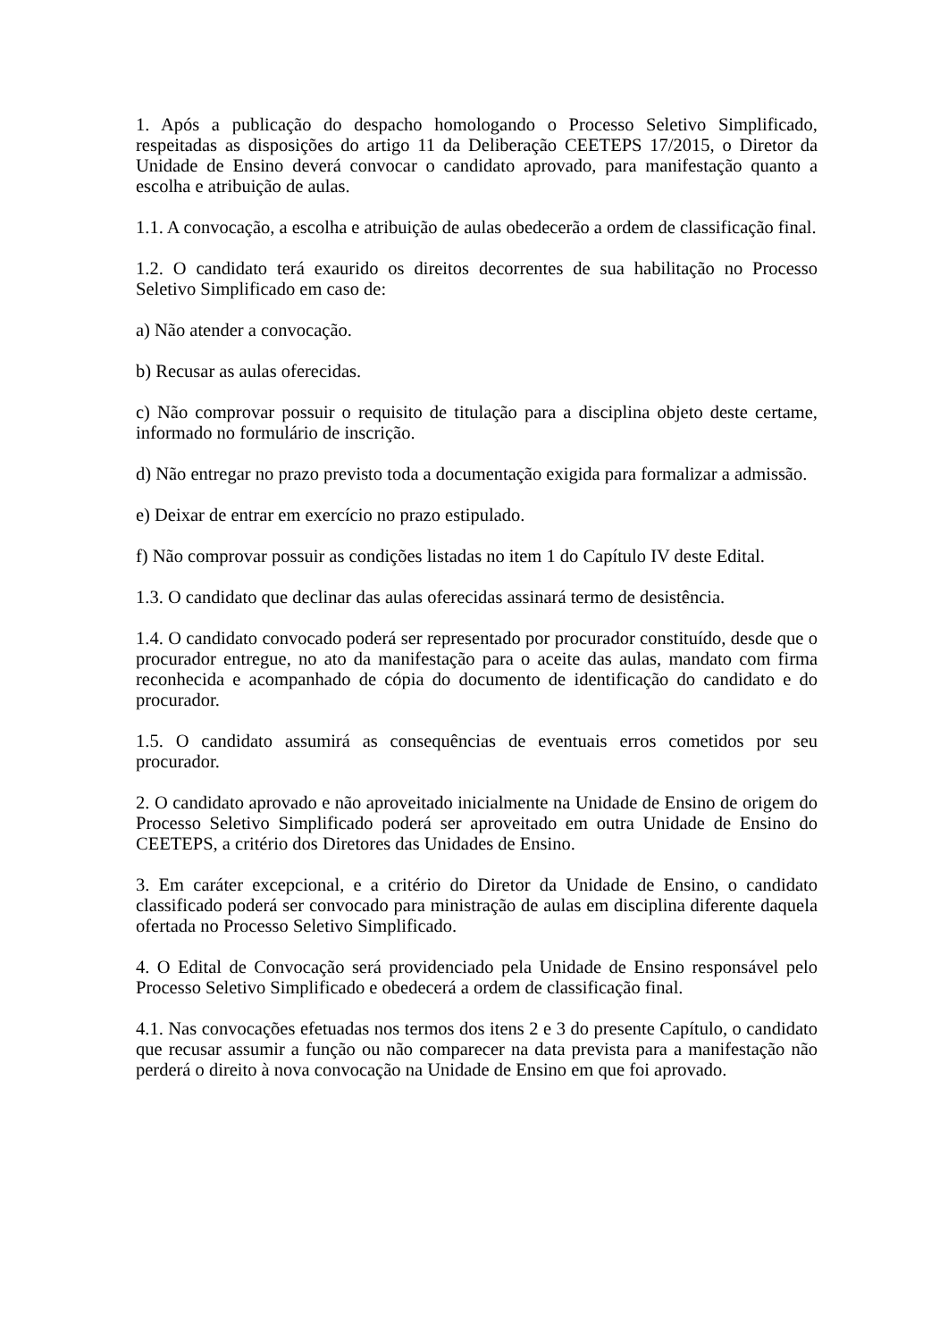1. Após a publicação do despacho homologando o Processo Seletivo Simplificado, respeitadas as disposições do artigo 11 da Deliberação CEETEPS 17/2015, o Diretor da Unidade de Ensino deverá convocar o candidato aprovado, para manifestação quanto a escolha e atribuição de aulas.
1.1. A convocação, a escolha e atribuição de aulas obedecerão a ordem de classificação final.
1.2. O candidato terá exaurido os direitos decorrentes de sua habilitação no Processo Seletivo Simplificado em caso de:
a) Não atender a convocação.
b) Recusar as aulas oferecidas.
c) Não comprovar possuir o requisito de titulação para a disciplina objeto deste certame, informado no formulário de inscrição.
d) Não entregar no prazo previsto toda a documentação exigida para formalizar a admissão.
e) Deixar de entrar em exercício no prazo estipulado.
f) Não comprovar possuir as condições listadas no item 1 do Capítulo IV deste Edital.
1.3. O candidato que declinar das aulas oferecidas assinará termo de desistência.
1.4. O candidato convocado poderá ser representado por procurador constituído, desde que o procurador entregue, no ato da manifestação para o aceite das aulas, mandato com firma reconhecida e acompanhado de cópia do documento de identificação do candidato e do procurador.
1.5. O candidato assumirá as consequências de eventuais erros cometidos por seu procurador.
2. O candidato aprovado e não aproveitado inicialmente na Unidade de Ensino de origem do Processo Seletivo Simplificado poderá ser aproveitado em outra Unidade de Ensino do CEETEPS, a critério dos Diretores das Unidades de Ensino.
3. Em caráter excepcional, e a critério do Diretor da Unidade de Ensino, o candidato classificado poderá ser convocado para ministração de aulas em disciplina diferente daquela ofertada no Processo Seletivo Simplificado.
4. O Edital de Convocação será providenciado pela Unidade de Ensino responsável pelo Processo Seletivo Simplificado e obedecerá a ordem de classificação final.
4.1. Nas convocações efetuadas nos termos dos itens 2 e 3 do presente Capítulo, o candidato que recusar assumir a função ou não comparecer na data prevista para a manifestação não perderá o direito à nova convocação na Unidade de Ensino em que foi aprovado.